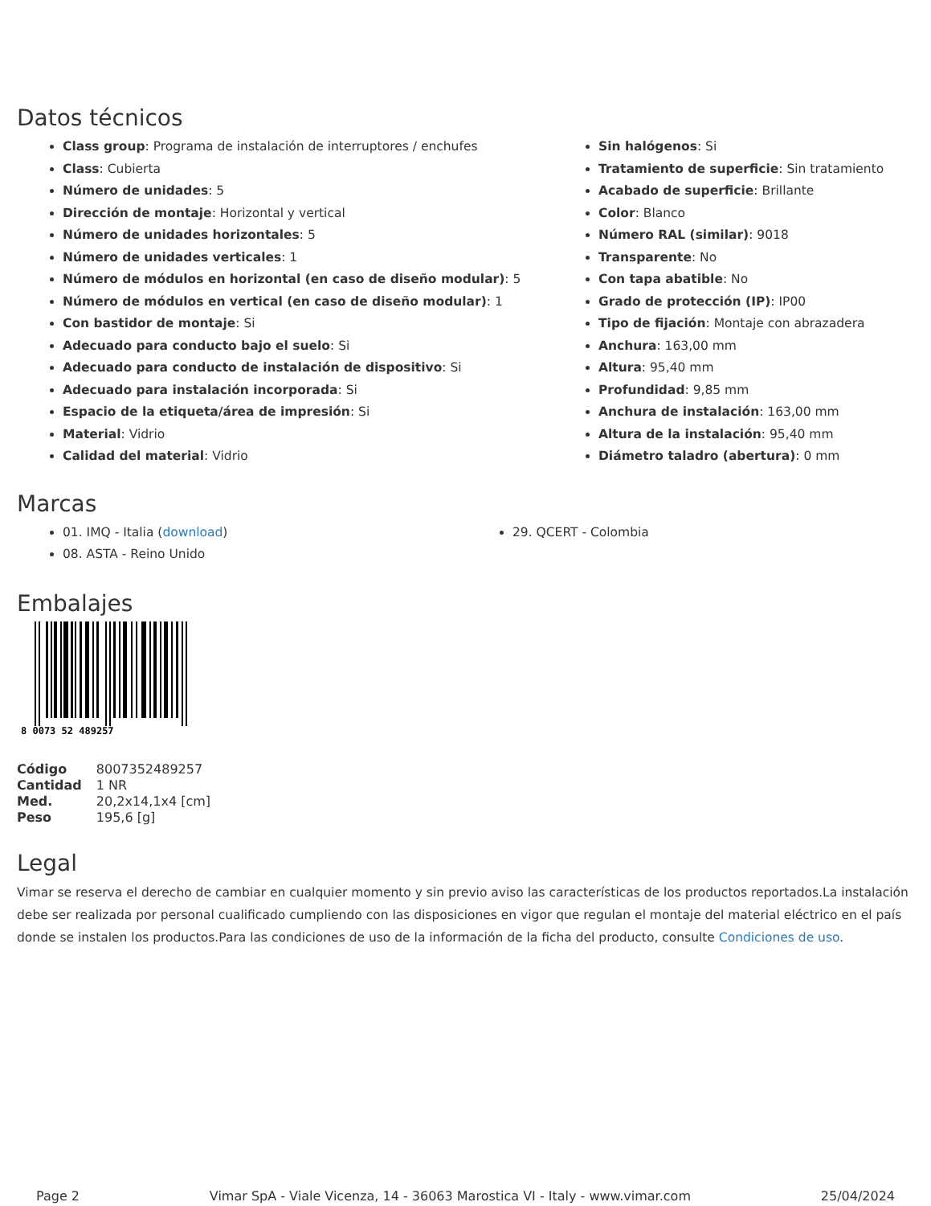Datos técnicos
Class group: Programa de instalación de interruptores / enchufes
Class: Cubierta
Número de unidades: 5
Dirección de montaje: Horizontal y vertical
Número de unidades horizontales: 5
Número de unidades verticales: 1
Número de módulos en horizontal (en caso de diseño modular): 5
Número de módulos en vertical (en caso de diseño modular): 1
Con bastidor de montaje: Si
Adecuado para conducto bajo el suelo: Si
Adecuado para conducto de instalación de dispositivo: Si
Adecuado para instalación incorporada: Si
Espacio de la etiqueta/área de impresión: Si
Material: Vidrio
Calidad del material: Vidrio
Sin halógenos: Si
Tratamiento de superficie: Sin tratamiento
Acabado de superficie: Brillante
Color: Blanco
Número RAL (similar): 9018
Transparente: No
Con tapa abatible: No
Grado de protección (IP): IP00
Tipo de fijación: Montaje con abrazadera
Anchura: 163,00 mm
Altura: 95,40 mm
Profundidad: 9,85 mm
Anchura de instalación: 163,00 mm
Altura de la instalación: 95,40 mm
Diámetro taladro (abertura): 0 mm
Marcas
01. IMQ - Italia (download)
08. ASTA - Reino Unido
29. QCERT - Colombia
Embalajes
8 0073 52 489257
| Código | 8007352489257 |
| Cantidad | 1 NR |
| Med. | 20,2x14,1x4 [cm] |
| Peso | 195,6 [g] |
Legal
Vimar se reserva el derecho de cambiar en cualquier momento y sin previo aviso las características de los productos reportados.La instalación debe ser realizada por personal cualificado cumpliendo con las disposiciones en vigor que regulan el montaje del material eléctrico en el país donde se instalen los productos.Para las condiciones de uso de la información de la ficha del producto, consulte Condiciones de uso.
Page 2 Vimar SpA - Viale Vicenza, 14 - 36063 Marostica VI - Italy - www.vimar.com 25/04/2024